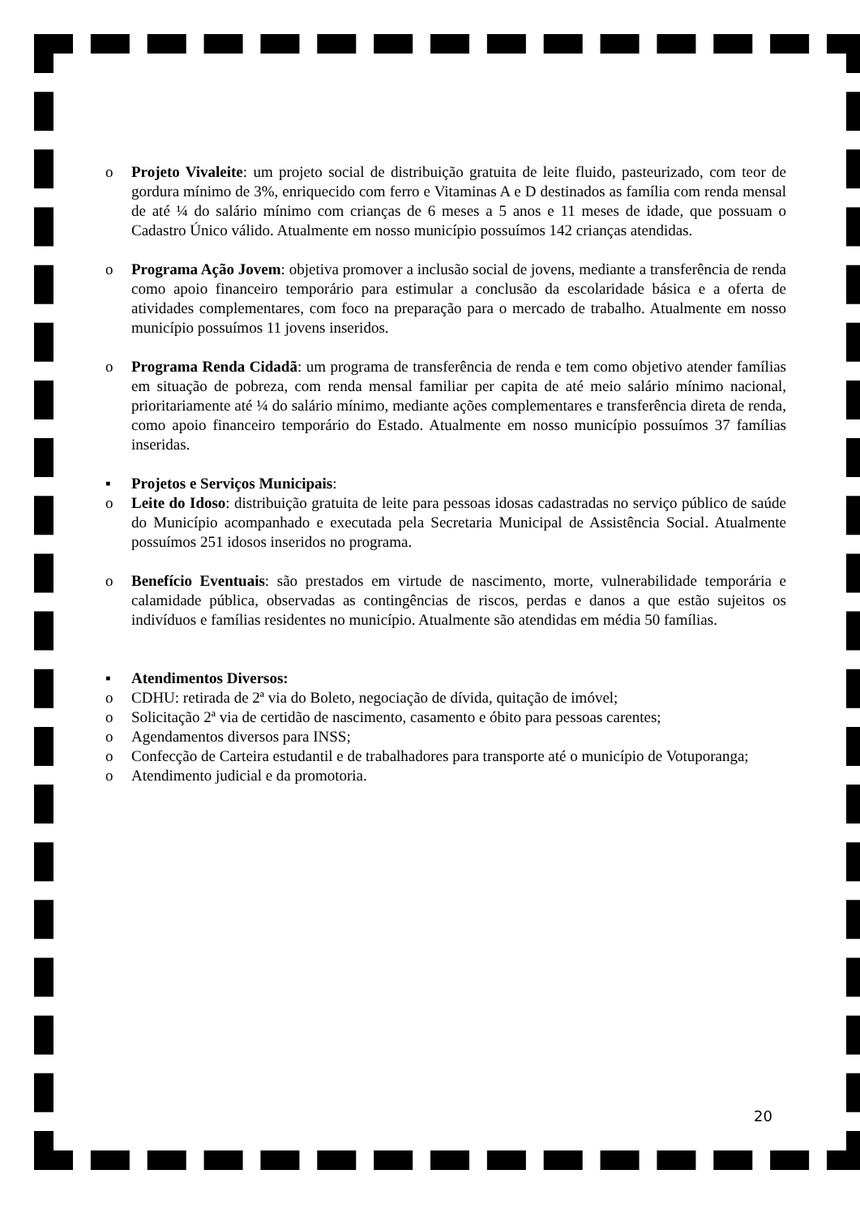o Projeto Vivaleite: um projeto social de distribuição gratuita de leite fluido, pasteurizado, com teor de gordura mínimo de 3%, enriquecido com ferro e Vitaminas A e D destinados as família com renda mensal de até ¼ do salário mínimo com crianças de 6 meses a 5 anos e 11 meses de idade, que possuam o Cadastro Único válido. Atualmente em nosso município possuímos 142 crianças atendidas.
o Programa Ação Jovem: objetiva promover a inclusão social de jovens, mediante a transferência de renda como apoio financeiro temporário para estimular a conclusão da escolaridade básica e a oferta de atividades complementares, com foco na preparação para o mercado de trabalho. Atualmente em nosso município possuímos 11 jovens inseridos.
o Programa Renda Cidadã: um programa de transferência de renda e tem como objetivo atender famílias em situação de pobreza, com renda mensal familiar per capita de até meio salário mínimo nacional, prioritariamente até ¼ do salário mínimo, mediante ações complementares e transferência direta de renda, como apoio financeiro temporário do Estado. Atualmente em nosso município possuímos 37 famílias inseridas.
▪ Projetos e Serviços Municipais:
o Leite do Idoso: distribuição gratuita de leite para pessoas idosas cadastradas no serviço público de saúde do Município acompanhado e executada pela Secretaria Municipal de Assistência Social. Atualmente possuímos 251 idosos inseridos no programa.
o Benefício Eventuais: são prestados em virtude de nascimento, morte, vulnerabilidade temporária e calamidade pública, observadas as contingências de riscos, perdas e danos a que estão sujeitos os indivíduos e famílias residentes no município. Atualmente são atendidas em média 50 famílias.
▪ Atendimentos Diversos:
o CDHU: retirada de 2ª via do Boleto, negociação de dívida, quitação de imóvel;
o Solicitação 2ª via de certidão de nascimento, casamento e óbito para pessoas carentes;
o Agendamentos diversos para INSS;
o Confecção de Carteira estudantil e de trabalhadores para transporte até o município de Votuporanga;
o Atendimento judicial e da promotoria.
20